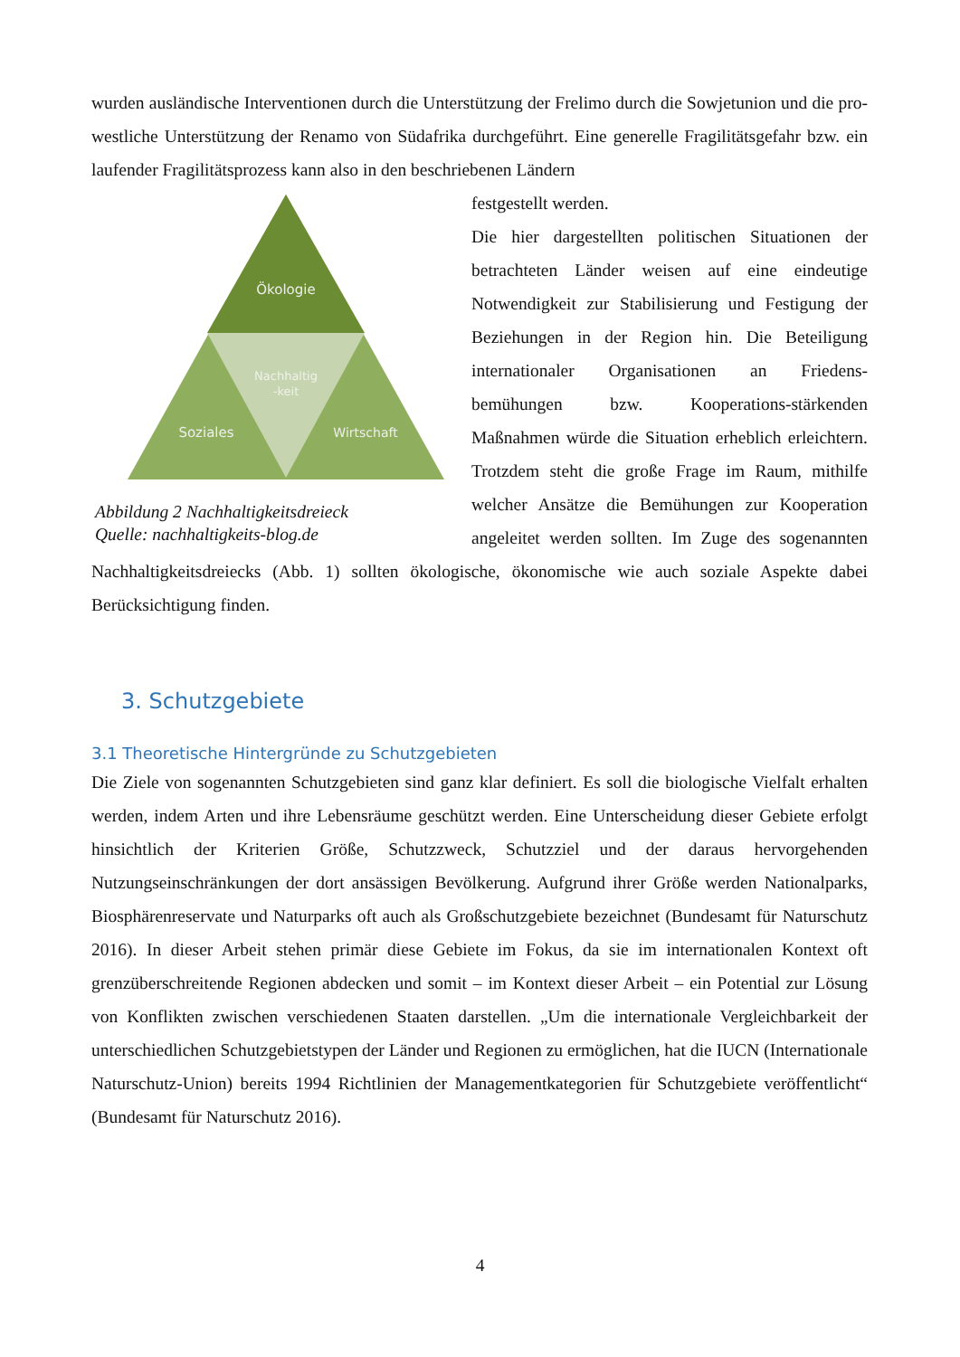wurden ausländische Interventionen durch die Unterstützung der Frelimo durch die Sowjetunion und die pro-westliche Unterstützung der Renamo von Südafrika durchgeführt. Eine generelle Fragilitätsgefahr bzw. ein laufender Fragilitätsprozess kann also in den beschriebenen Ländern
Ökologie
Nachhaltig
-keit
Soziales
Wirtschaft
Abbildung 2 Nachhaltigkeitsdreieck
Quelle: nachhaltigkeits-blog.de
festgestellt werden.
Die hier dargestellten politischen Situationen der betrachteten Länder weisen auf eine eindeutige Notwendigkeit zur Stabilisierung und Festigung der Beziehungen in der Region hin. Die Beteiligung internationaler Organisationen an Friedens-bemühungen bzw. Kooperations-stärkenden Maßnahmen würde die Situation erheblich erleichtern. Trotzdem steht die große Frage im Raum, mithilfe welcher Ansätze die Bemühungen zur Kooperation angeleitet werden sollten. Im Zuge des sogenannten Nachhaltigkeitsdreiecks (Abb. 1) sollten ökologische, ökonomische wie auch soziale Aspekte dabei Berücksichtigung finden.
3. Schutzgebiete
3.1 Theoretische Hintergründe zu Schutzgebieten
Die Ziele von sogenannten Schutzgebieten sind ganz klar definiert. Es soll die biologische Vielfalt erhalten werden, indem Arten und ihre Lebensräume geschützt werden. Eine Unterscheidung dieser Gebiete erfolgt hinsichtlich der Kriterien Größe, Schutzzweck, Schutzziel und der daraus hervorgehenden Nutzungseinschränkungen der dort ansässigen Bevölkerung. Aufgrund ihrer Größe werden Nationalparks, Biosphärenreservate und Naturparks oft auch als Großschutzgebiete bezeichnet (Bundesamt für Naturschutz 2016). In dieser Arbeit stehen primär diese Gebiete im Fokus, da sie im internationalen Kontext oft grenzüberschreitende Regionen abdecken und somit – im Kontext dieser Arbeit – ein Potential zur Lösung von Konflikten zwischen verschiedenen Staaten darstellen. „Um die internationale Vergleichbarkeit der unterschiedlichen Schutzgebietstypen der Länder und Regionen zu ermöglichen, hat die IUCN (Internationale Naturschutz-Union) bereits 1994 Richtlinien der Managementkategorien für Schutzgebiete veröffentlicht“ (Bundesamt für Naturschutz 2016).
4